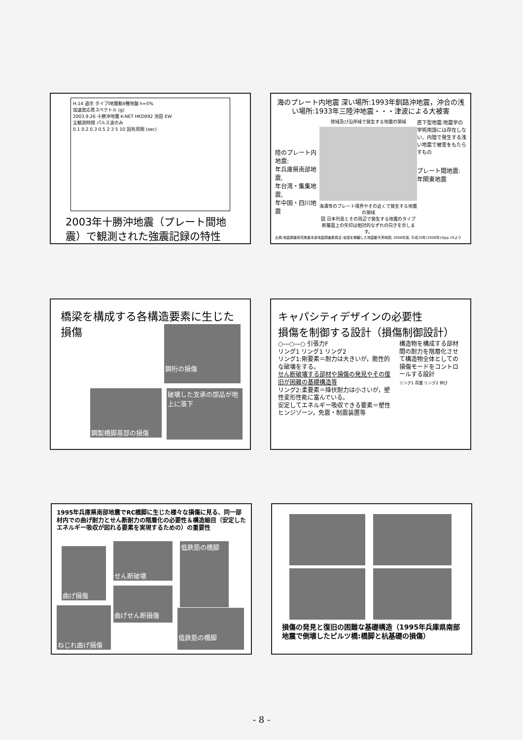H.14 道示 タイプⅠ地震動Ⅱ種地盤 h=5%
加速度応答スペクトル (g)
2003.9.26 十勝沖地震 K-NET HKD092 池田 EW
全観測時間 パルス波のみ
0.1 0.2 0.3 0.5 2 3 5 10 固有周期 (sec)
2003年十勝沖地震（プレート間地震）で観測された強震記録の特性
海のプレート内地震 深い場所:1993年釧路沖地震，沖合の浅い場所:1933年三陸沖地震・・・津波による大被害
陸のプレート内地震:
年兵庫県南部地震,
年台湾・集集地震,
年中国・四川地震
陸域及び沿岸域で発生する地震の領域
海溝等のプレート境界やその近くで発生する地震の領域
図 日本列島とその周辺で発生する地震のタイプ
断層面上の矢印は相対的なずれの向きを示します。
直下型地震:地震学の学術用語には存在しない。内陸で発生する浅い地震で被害をもたらすもの
プレート間地震:年関東地震
出典:地震調査研究推進本部地震調査委員会:全国を概観した地震動予測地図, 2008年版, 平成20年(2008年)のpp.19より
橋梁を構成する各構造要素に生じた損傷
鋼桁の損傷
鋼製橋脚基部の損傷
破壊した支承の部品が地上に落下
キャパシティデザインの必要性
損傷を制御する設計（損傷制御設計）
○―○―○ 引張力F
リング1 リング1 リング2
リング1:剛要素＝耐力は大きいが，脆性的な破壊をする。
せん断破壊する部材や損傷の発見やその復旧が困難の基礎構造等
リング2:柔要素＝降伏耐力は小さいが，塑性変形性能に富んでいる。
安定してエネルギー吸収できる要素＝塑性ヒンジゾーン，免震・制震装置等
構造物を構成する部材間の耐力を階層化させて構造物全体としての損傷モードをコントロールする設計
リング1 荷重 リング2 伸び
1995年兵庫県南部地震でRC橋脚に生じた様々な損傷に見る、同一部材内での曲げ耐力とせん断耐力の階層化の必要性＆構造細目（安定したエネルギー吸収が図れる要素を実現するための）の重要性
曲げ損傷
せん断破壊 低鉄筋の橋脚
曲げせん断損傷
ねじれ曲げ損傷 低鉄筋の橋脚
損傷の発見と復旧の困難な基礎構造（1995年兵庫県南部地震で倒壊したピルツ橋:橋脚と杭基礎の損傷）
- 8 -